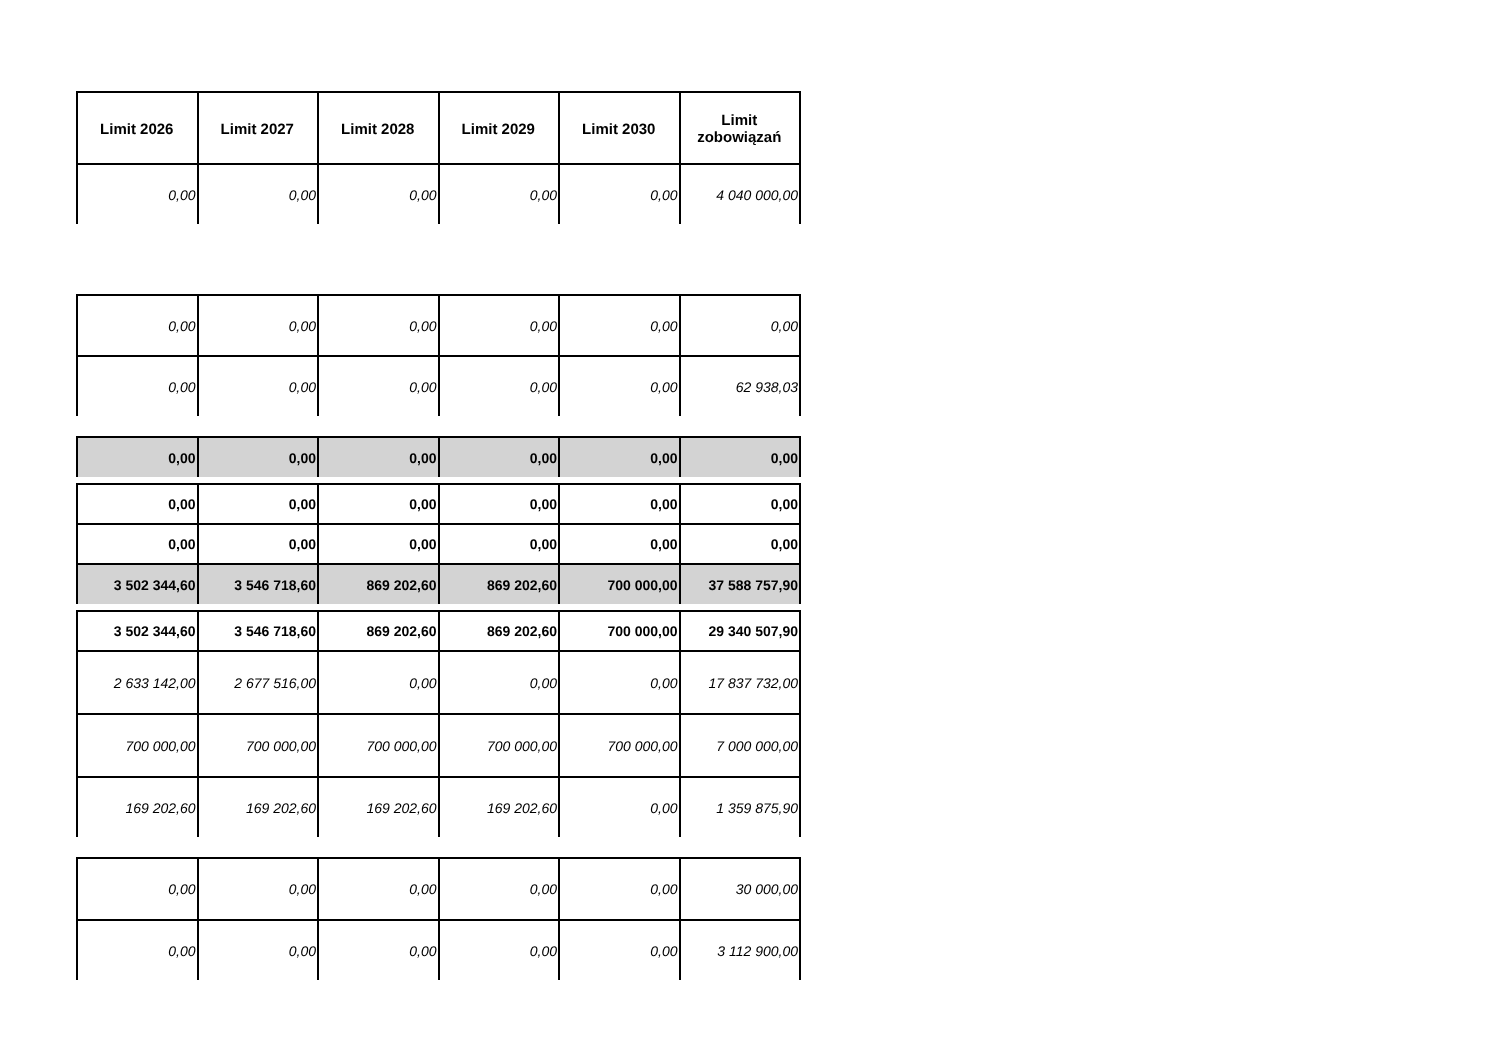| Limit 2026 | Limit 2027 | Limit 2028 | Limit 2029 | Limit 2030 | Limit zobowiązań |
| --- | --- | --- | --- | --- | --- |
| 0,00 | 0,00 | 0,00 | 0,00 | 0,00 | 4 040 000,00 |
| 0,00 | 0,00 | 0,00 | 0,00 | 0,00 | 0,00 |
| 0,00 | 0,00 | 0,00 | 0,00 | 0,00 | 62 938,03 |
| 0,00 | 0,00 | 0,00 | 0,00 | 0,00 | 0,00 |
| 0,00 | 0,00 | 0,00 | 0,00 | 0,00 | 0,00 |
| 0,00 | 0,00 | 0,00 | 0,00 | 0,00 | 0,00 |
| 3 502 344,60 | 3 546 718,60 | 869 202,60 | 869 202,60 | 700 000,00 | 37 588 757,90 |
| 3 502 344,60 | 3 546 718,60 | 869 202,60 | 869 202,60 | 700 000,00 | 29 340 507,90 |
| 2 633 142,00 | 2 677 516,00 | 0,00 | 0,00 | 0,00 | 17 837 732,00 |
| 700 000,00 | 700 000,00 | 700 000,00 | 700 000,00 | 700 000,00 | 7 000 000,00 |
| 169 202,60 | 169 202,60 | 169 202,60 | 169 202,60 | 0,00 | 1 359 875,90 |
| 0,00 | 0,00 | 0,00 | 0,00 | 0,00 | 30 000,00 |
| 0,00 | 0,00 | 0,00 | 0,00 | 0,00 | 3 112 900,00 |